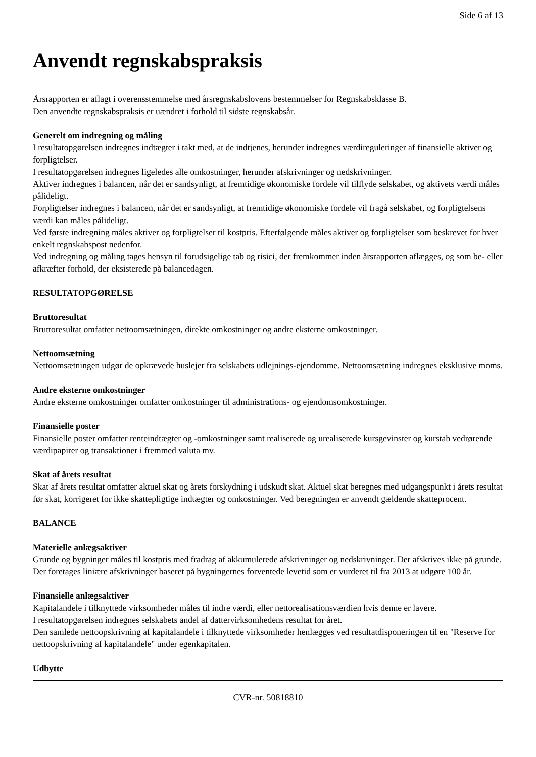Side 6 af 13
Anvendt regnskabspraksis
Årsrapporten er aflagt i overensstemmelse med årsregnskabslovens bestemmelser for Regnskabsklasse B.
Den anvendte regnskabspraksis er uændret i forhold til sidste regnskabsår.
Generelt om indregning og måling
I resultatopgørelsen indregnes indtægter i takt med, at de indtjenes, herunder indregnes værdireguleringer af finansielle aktiver og forpligtelser.
I resultatopgørelsen indregnes ligeledes alle omkostninger, herunder afskrivninger og nedskrivninger.
Aktiver indregnes i balancen, når det er sandsynligt, at fremtidige økonomiske fordele vil tilflyde selskabet, og aktivets værdi måles pålideligt.
Forpligtelser indregnes i balancen, når det er sandsynligt, at fremtidige økonomiske fordele vil fragå selskabet, og forpligtelsens værdi kan måles pålideligt.
Ved første indregning måles aktiver og forpligtelser til kostpris. Efterfølgende måles aktiver og forpligtelser som beskrevet for hver enkelt regnskabspost nedenfor.
Ved indregning og måling tages hensyn til forudsigelige tab og risici, der fremkommer inden årsrapporten aflægges, og som be- eller afkræfter forhold, der eksisterede på balancedagen.
RESULTATOPGØRELSE
Bruttoresultat
Bruttoresultat omfatter nettoomsætningen, direkte omkostninger og andre eksterne omkostninger.
Nettoomsætning
Nettoomsætningen udgør de opkrævede huslejer fra selskabets udlejnings-ejendomme. Nettoomsætning indregnes eksklusive moms.
Andre eksterne omkostninger
Andre eksterne omkostninger omfatter omkostninger til administrations- og ejendomsomkostninger.
Finansielle poster
Finansielle poster omfatter renteindtægter og -omkostninger samt realiserede og urealiserede kursgevinster og kurstab vedrørende værdipapirer og transaktioner i fremmed valuta mv.
Skat af årets resultat
Skat af årets resultat omfatter aktuel skat og årets forskydning i udskudt skat. Aktuel skat beregnes med udgangspunkt i årets resultat før skat, korrigeret for ikke skattepligtige indtægter og omkostninger. Ved beregningen er anvendt gældende skatteprocent.
BALANCE
Materielle anlægsaktiver
Grunde og bygninger måles til kostpris med fradrag af akkumulerede afskrivninger og nedskrivninger. Der afskrives ikke på grunde. Der foretages liniære afskrivninger baseret på bygningernes forventede levetid som er vurderet til fra 2013 at udgøre 100 år.
Finansielle anlægsaktiver
Kapitalandele i tilknyttede virksomheder måles til indre værdi, eller nettorealisationsværdien hvis denne er lavere.
I resultatopgørelsen indregnes selskabets andel af dattervirksomhedens resultat for året.
Den samlede nettoopskrivning af kapitalandele i tilknyttede virksomheder henlægges ved resultatdisponeringen til en "Reserve for nettoopskrivning af kapitalandele" under egenkapitalen.
Udbytte
CVR-nr. 50818810